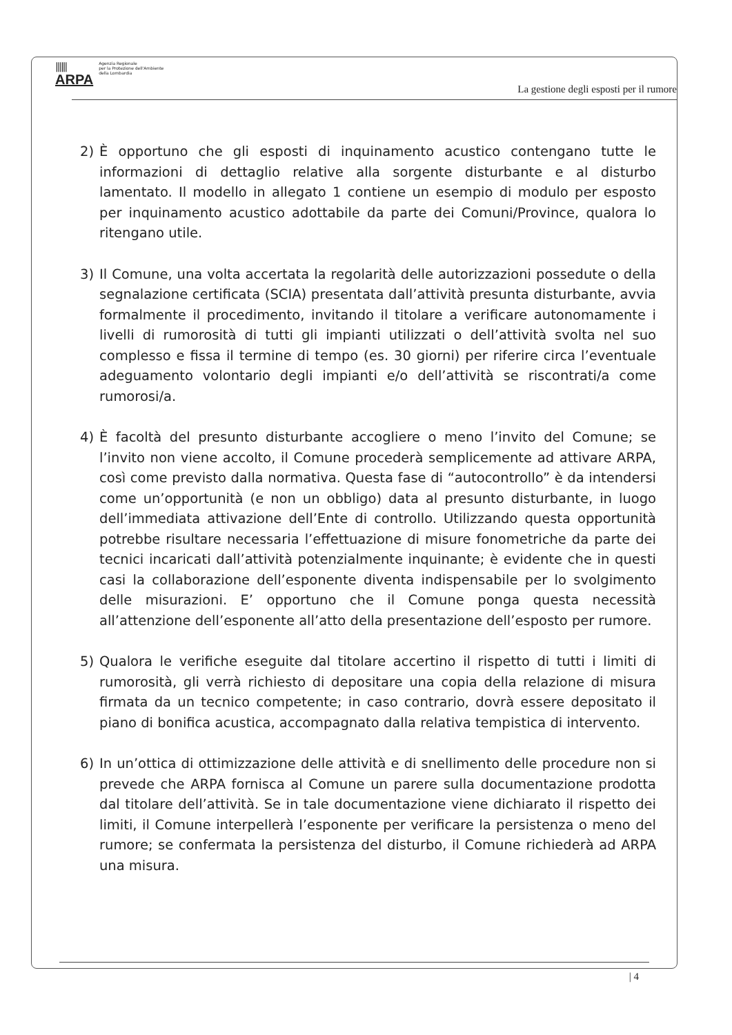||||||
ARPA
Agenzia Regionale
per la Protezione dell'Ambiente
della Lombardia
La gestione degli esposti per il rumore
2) È opportuno che gli esposti di inquinamento acustico contengano tutte le informazioni di dettaglio relative alla sorgente disturbante e al disturbo lamentato. Il modello in allegato 1 contiene un esempio di modulo per esposto per inquinamento acustico adottabile da parte dei Comuni/Province, qualora lo ritengano utile.
3) Il Comune, una volta accertata la regolarità delle autorizzazioni possedute o della segnalazione certificata (SCIA) presentata dall’attività presunta disturbante, avvia formalmente il procedimento, invitando il titolare a verificare autonomamente i livelli di rumorosità di tutti gli impianti utilizzati o dell’attività svolta nel suo complesso e fissa il termine di tempo (es. 30 giorni) per riferire circa l’eventuale adeguamento volontario degli impianti e/o dell’attività se riscontrati/a come rumorosi/a.
4) È facoltà del presunto disturbante accogliere o meno l’invito del Comune; se l’invito non viene accolto, il Comune procederà semplicemente ad attivare ARPA, così come previsto dalla normativa. Questa fase di “autocontrollo” è da intendersi come un’opportunità (e non un obbligo) data al presunto disturbante, in luogo dell’immediata attivazione dell’Ente di controllo. Utilizzando questa opportunità potrebbe risultare necessaria l’effettuazione di misure fonometriche da parte dei tecnici incaricati dall’attività potenzialmente inquinante; è evidente che in questi casi la collaborazione dell’esponente diventa indispensabile per lo svolgimento delle misurazioni. E’ opportuno che il Comune ponga questa necessità all’attenzione dell’esponente all’atto della presentazione dell’esposto per rumore.
5) Qualora le verifiche eseguite dal titolare accertino il rispetto di tutti i limiti di rumorosità, gli verrà richiesto di depositare una copia della relazione di misura firmata da un tecnico competente; in caso contrario, dovrà essere depositato il piano di bonifica acustica, accompagnato dalla relativa tempistica di intervento.
6) In un’ottica di ottimizzazione delle attività e di snellimento delle procedure non si prevede che ARPA fornisca al Comune un parere sulla documentazione prodotta dal titolare dell’attività. Se in tale documentazione viene dichiarato il rispetto dei limiti, il Comune interpellerà l’esponente per verificare la persistenza o meno del rumore; se confermata la persistenza del disturbo, il Comune richiederà ad ARPA una misura.
| 4